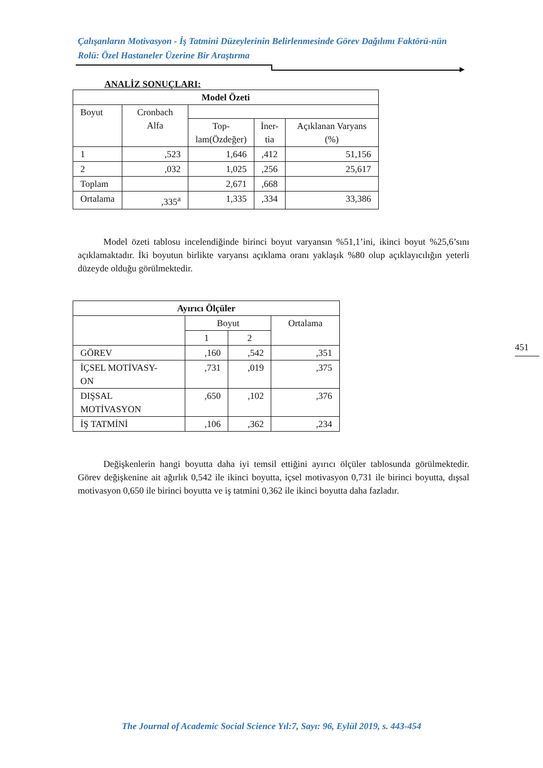Çalışanların Motivasyon - İş Tatmini Düzeylerinin Belirlenmesinde Görev Dağılımı Faktörü-nün Rolü: Özel Hastaneler Üzerine Bir Araştırma
ANALİZ SONUÇLARI:
| Model Özeti | | | | |
| --- | --- | --- | --- | --- |
| Boyut | Cronbach Alfa | | | |
| | | Top- lam(Özdeğer) | İner- tia | Açıklanan Varyans (%) |
| 1 | ,523 | 1,646 | ,412 | 51,156 |
| 2 | ,032 | 1,025 | ,256 | 25,617 |
| Toplam | | 2,671 | ,668 | |
| Ortalama | ,335<sup>a</sup> | 1,335 | ,334 | 33,386 |
Model özeti tablosu incelendiğinde birinci boyut varyansın %51,1’ini, ikinci boyut %25,6’sını açıklamaktadır. İki boyutun birlikte varyansı açıklama oranı yaklaşık %80 olup açıklayıcılığın yeterli düzeyde olduğu görülmektedir.
| Ayırıcı Ölçüler | | | |
| --- | --- | --- | --- |
| | Boyut | | Ortalama |
| | 1 | 2 | |
| GÖREV | ,160 | ,542 | ,351 |
| İÇSEL MOTİVASY- ON | ,731 | ,019 | ,375 |
| DIŞSAL MOTİVASYON | ,650 | ,102 | ,376 |
| İŞ TATMİNİ | ,106 | ,362 | ,234 |
Değişkenlerin hangi boyutta daha iyi temsil ettiğini ayırıcı ölçüler tablosunda görülmektedir. Görev değişkenine ait ağırlık 0,542 ile ikinci boyutta, içsel motivasyon 0,731 ile birinci boyutta, dışsal motivasyon 0,650 ile birinci boyutta ve iş tatmini 0,362 ile ikinci boyutta daha fazladır.
451
The Journal of Academic Social Science Yıl:7, Sayı: 96, Eylül 2019, s. 443-454